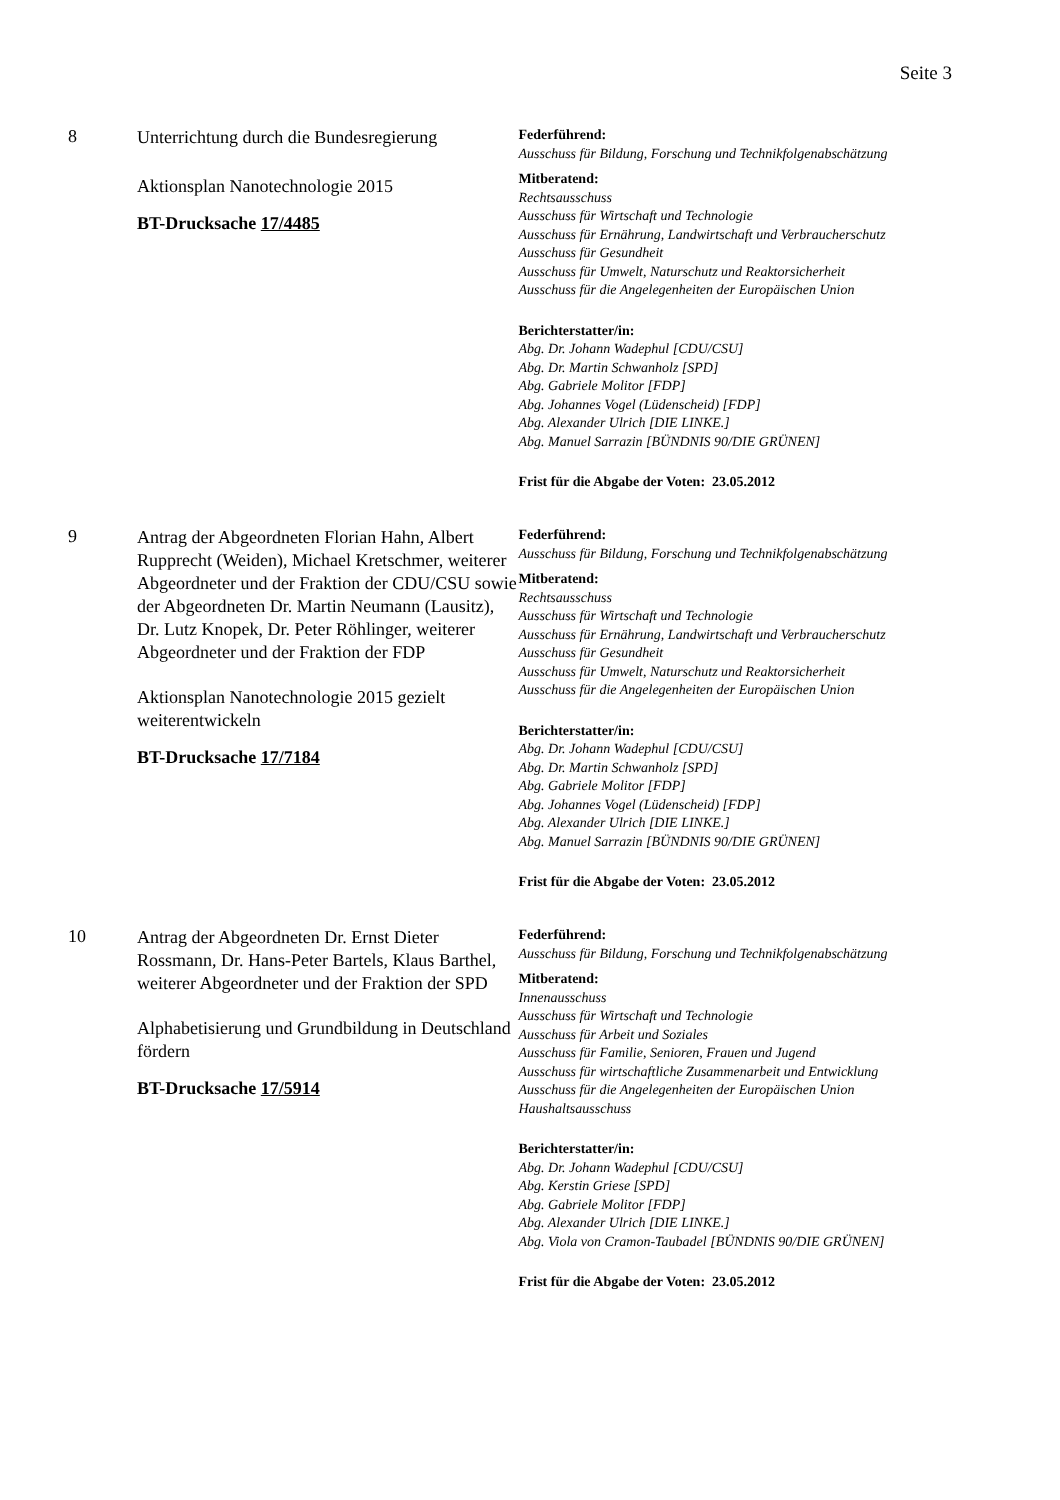Seite 3
8
Unterrichtung durch die Bundesregierung
Aktionsplan Nanotechnologie 2015
BT-Drucksache 17/4485
Federführend:
Ausschuss für Bildung, Forschung und Technikfolgenabschätzung
Mitberatend:
Rechtsausschuss
Ausschuss für Wirtschaft und Technologie
Ausschuss für Ernährung, Landwirtschaft und Verbraucherschutz
Ausschuss für Gesundheit
Ausschuss für Umwelt, Naturschutz und Reaktorsicherheit
Ausschuss für die Angelegenheiten der Europäischen Union
Berichterstatter/in:
Abg. Dr. Johann Wadephul [CDU/CSU]
Abg. Dr. Martin Schwanholz [SPD]
Abg. Gabriele Molitor [FDP]
Abg. Johannes Vogel (Lüdenscheid) [FDP]
Abg. Alexander Ulrich [DIE LINKE.]
Abg. Manuel Sarrazin [BÜNDNIS 90/DIE GRÜNEN]
Frist für die Abgabe der Voten: 23.05.2012
9
Antrag der Abgeordneten Florian Hahn, Albert Rupprecht (Weiden), Michael Kretschmer, weiterer Abgeordneter und der Fraktion der CDU/CSU sowie der Abgeordneten Dr. Martin Neumann (Lausitz), Dr. Lutz Knopek, Dr. Peter Röhlinger, weiterer Abgeordneter und der Fraktion der FDP
Aktionsplan Nanotechnologie 2015 gezielt weiterentwickeln
BT-Drucksache 17/7184
Federführend:
Ausschuss für Bildung, Forschung und Technikfolgenabschätzung
Mitberatend:
Rechtsausschuss
Ausschuss für Wirtschaft und Technologie
Ausschuss für Ernährung, Landwirtschaft und Verbraucherschutz
Ausschuss für Gesundheit
Ausschuss für Umwelt, Naturschutz und Reaktorsicherheit
Ausschuss für die Angelegenheiten der Europäischen Union
Berichterstatter/in:
Abg. Dr. Johann Wadephul [CDU/CSU]
Abg. Dr. Martin Schwanholz [SPD]
Abg. Gabriele Molitor [FDP]
Abg. Johannes Vogel (Lüdenscheid) [FDP]
Abg. Alexander Ulrich [DIE LINKE.]
Abg. Manuel Sarrazin [BÜNDNIS 90/DIE GRÜNEN]
Frist für die Abgabe der Voten: 23.05.2012
10
Antrag der Abgeordneten Dr. Ernst Dieter Rossmann, Dr. Hans-Peter Bartels, Klaus Barthel, weiterer Abgeordneter und der Fraktion der SPD
Alphabetisierung und Grundbildung in Deutschland fördern
BT-Drucksache 17/5914
Federführend:
Ausschuss für Bildung, Forschung und Technikfolgenabschätzung
Mitberatend:
Innenausschuss
Ausschuss für Wirtschaft und Technologie
Ausschuss für Arbeit und Soziales
Ausschuss für Familie, Senioren, Frauen und Jugend
Ausschuss für wirtschaftliche Zusammenarbeit und Entwicklung
Ausschuss für die Angelegenheiten der Europäischen Union
Haushaltsausschuss
Berichterstatter/in:
Abg. Dr. Johann Wadephul [CDU/CSU]
Abg. Kerstin Griese [SPD]
Abg. Gabriele Molitor [FDP]
Abg. Alexander Ulrich [DIE LINKE.]
Abg. Viola von Cramon-Taubadel [BÜNDNIS 90/DIE GRÜNEN]
Frist für die Abgabe der Voten: 23.05.2012